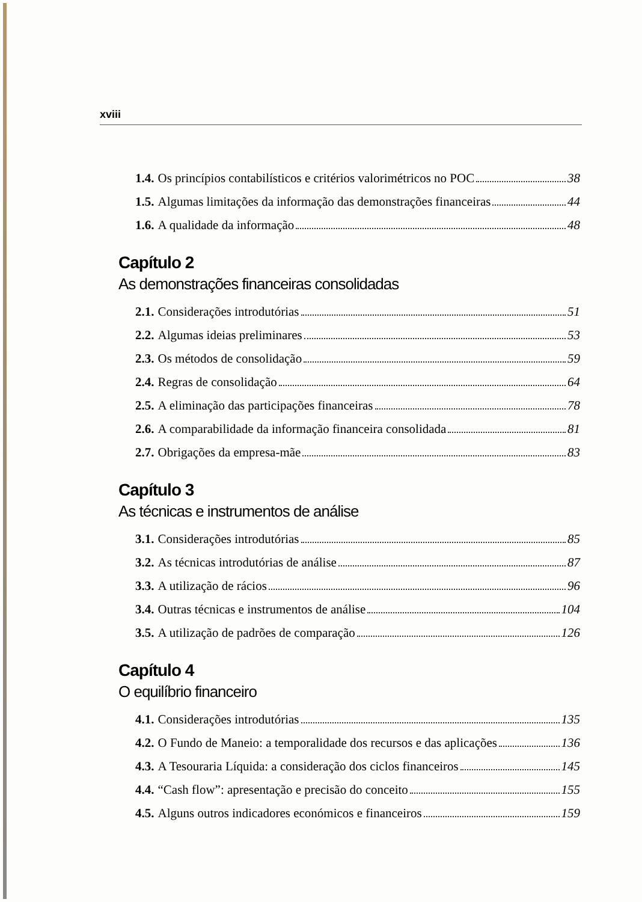xviii
1.4. Os princípios contabilísticos e critérios valorimétricos no POC 38
1.5. Algumas limitações da informação das demonstrações financeiras 44
1.6. A qualidade da informação 48
Capítulo 2
As demonstrações financeiras consolidadas
2.1. Considerações introdutórias 51
2.2. Algumas ideias preliminares 53
2.3. Os métodos de consolidação 59
2.4. Regras de consolidação 64
2.5. A eliminação das participações financeiras 78
2.6. A comparabilidade da informação financeira consolidada 81
2.7. Obrigações da empresa-mãe 83
Capítulo 3
As técnicas e instrumentos de análise
3.1. Considerações introdutórias 85
3.2. As técnicas introdutórias de análise 87
3.3. A utilização de rácios 96
3.4. Outras técnicas e instrumentos de análise 104
3.5. A utilização de padrões de comparação 126
Capítulo 4
O equilíbrio financeiro
4.1. Considerações introdutórias 135
4.2. O Fundo de Maneio: a temporalidade dos recursos e das aplicações 136
4.3. A Tesouraria Líquida: a consideração dos ciclos financeiros 145
4.4. “Cash flow”: apresentação e precisão do conceito 155
4.5. Alguns outros indicadores económicos e financeiros 159